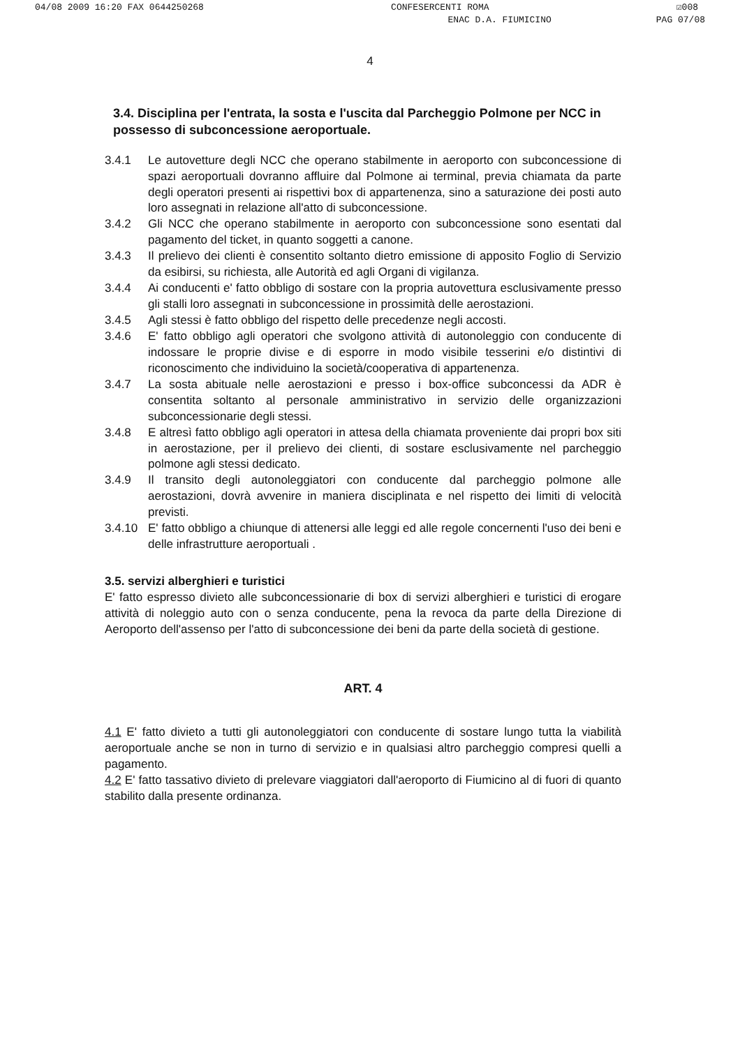04/08 2009 16:20 FAX 0644250268 CONFESERCENTI ROMA ☑008
ENAC D.A. FIUMICINO PAG 07/08
4
3.4. Disciplina per l'entrata, la sosta e l'uscita dal Parcheggio Polmone per NCC in possesso di subconcessione aeroportuale.
3.4.1 Le autovetture degli NCC che operano stabilmente in aeroporto con subconcessione di spazi aeroportuali dovranno affluire dal Polmone ai terminal, previa chiamata da parte degli operatori presenti ai rispettivi box di appartenenza, sino a saturazione dei posti auto loro assegnati in relazione all'atto di subconcessione.
3.4.2 Gli NCC che operano stabilmente in aeroporto con subconcessione sono esentati dal pagamento del ticket, in quanto soggetti a canone.
3.4.3 Il prelievo dei clienti è consentito soltanto dietro emissione di apposito Foglio di Servizio da esibirsi, su richiesta, alle Autorità ed agli Organi di vigilanza.
3.4.4 Ai conducenti e' fatto obbligo di sostare con la propria autovettura esclusivamente presso gli stalli loro assegnati in subconcessione in prossimità delle aerostazioni.
3.4.5 Agli stessi è fatto obbligo del rispetto delle precedenze negli accosti.
3.4.6 E' fatto obbligo agli operatori che svolgono attività di autonoleggio con conducente di indossare le proprie divise e di esporre in modo visibile tesserini e/o distintivi di riconoscimento che individuino la società/cooperativa di appartenenza.
3.4.7 La sosta abituale nelle aerostazioni e presso i box-office subconcessi da ADR è consentita soltanto al personale amministrativo in servizio delle organizzazioni subconcessionarie degli stessi.
3.4.8 E altresì fatto obbligo agli operatori in attesa della chiamata proveniente dai propri box siti in aerostazione, per il prelievo dei clienti, di sostare esclusivamente nel parcheggio polmone agli stessi dedicato.
3.4.9 Il transito degli autonoleggiatori con conducente dal parcheggio polmone alle aerostazioni, dovrà avvenire in maniera disciplinata e nel rispetto dei limiti di velocità previsti.
3.4.10 E' fatto obbligo a chiunque di attenersi alle leggi ed alle regole concernenti l'uso dei beni e delle infrastrutture aeroportuali .
3.5. servizi alberghieri e turistici
E' fatto espresso divieto alle subconcessionarie di box di servizi alberghieri e turistici di erogare attività di noleggio auto con o senza conducente, pena la revoca da parte della Direzione di Aeroporto dell'assenso per l'atto di subconcessione dei beni da parte della società di gestione.
ART. 4
4.1 E' fatto divieto a tutti gli autonoleggiatori con conducente di sostare lungo tutta la viabilità aeroportuale anche se non in turno di servizio e in qualsiasi altro parcheggio compresi quelli a pagamento.
4.2 E' fatto tassativo divieto di prelevare viaggiatori dall'aeroporto di Fiumicino al di fuori di quanto stabilito dalla presente ordinanza.